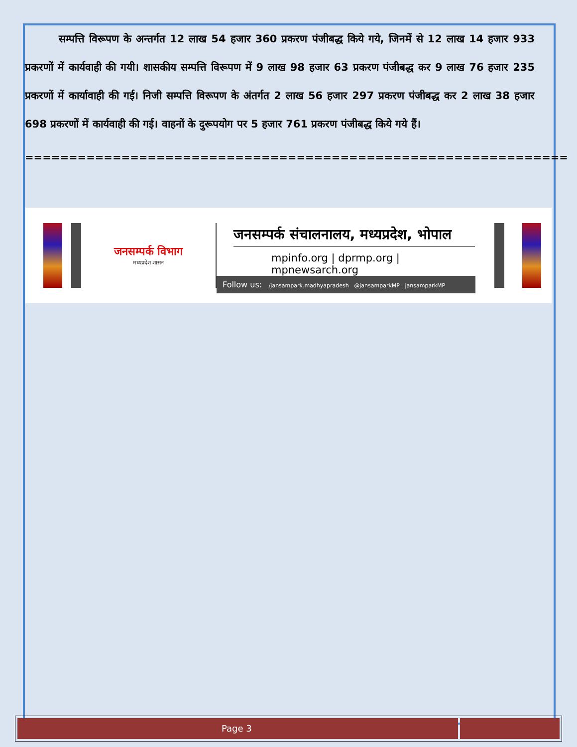सम्पत्ति विरूपण के अन्तर्गत 12 लाख 54 हजार 360 प्रकरण पंजीबद्ध किये गये, जिनमें से 12 लाख 14 हजार 933 प्रकरणों में कार्यवाही की गयी। शासकीय सम्पत्ति विरूपण में 9 लाख 98 हजार 63 प्रकरण पंजीबद्ध कर 9 लाख 76 हजार 235 प्रकरणों में कार्यावाही की गई। निजी सम्पत्ति विरूपण के अंतर्गत 2 लाख 56 हजार 297 प्रकरण पंजीबद्ध कर 2 लाख 38 हजार 698 प्रकरणों में कार्यवाही की गई। वाहनों के दुरूपयोग पर 5 हजार 761 प्रकरण पंजीबद्ध किये गये हैं।
==============================================================
जनसम्पर्क विभाग
मध्यप्रदेश शासन
जनसम्पर्क संचालनालय, मध्यप्रदेश, भोपाल
mpinfo.org | dprmp.org | mpnewsarch.org
Follow us: /jansampark.madhyapradesh @jansamparkMP jansamparkMP
Page 3